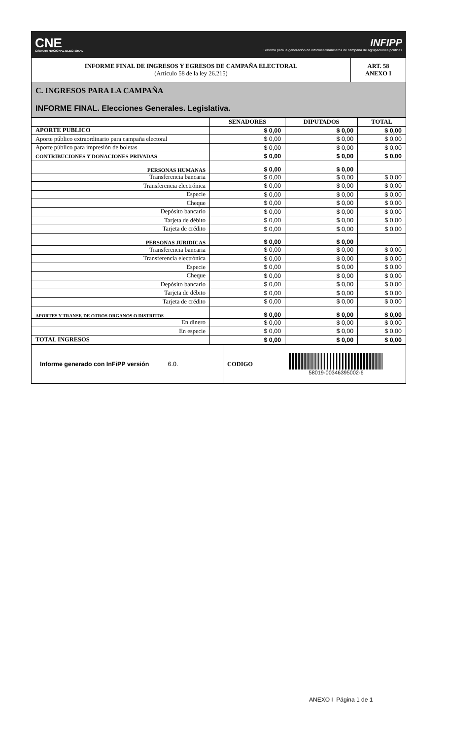CNE
CÁMARA NACIONAL ELECTORAL
INFIPP
Sistema para la generación de informes financieros de campaña de agrupaciones políticas
| INFORME FINAL DE INGRESOS Y EGRESOS DE CAMPAÑA ELECTORAL (Artículo 58 de la ley 26.215) | ART. 58 ANEXO I |
C. INGRESOS PARA LA CAMPAÑA
INFORME FINAL. Elecciones Generales. Legislativa.
| | SENADORES | DIPUTADOS | TOTAL |
| --- | --- | --- | --- |
| APORTE PUBLICO | $ 0,00 | $ 0,00 | $ 0,00 |
| Aporte público extraordinario para campaña electoral | $ 0,00 | $ 0,00 | $ 0,00 |
| Aporte público para impresión de boletas | $ 0,00 | $ 0,00 | $ 0,00 |
| CONTRIBUCIONES Y DONACIONES PRIVADAS | $ 0,00 | $ 0,00 | $ 0,00 |
| PERSONAS HUMANAS | $ 0,00 | $ 0,00 | |
| Transferencia bancaria | $ 0,00 | $ 0,00 | $ 0,00 |
| Transferencia electrónica | $ 0,00 | $ 0,00 | $ 0,00 |
| Especie | $ 0,00 | $ 0,00 | $ 0,00 |
| Cheque | $ 0,00 | $ 0,00 | $ 0,00 |
| Depósito bancario | $ 0,00 | $ 0,00 | $ 0,00 |
| Tarjeta de débito | $ 0,00 | $ 0,00 | $ 0,00 |
| Tarjeta de crédito | $ 0,00 | $ 0,00 | $ 0,00 |
| PERSONAS JURIDICAS | $ 0,00 | $ 0,00 | |
| Transferencia bancaria | $ 0,00 | $ 0,00 | $ 0,00 |
| Transferencia electrónica | $ 0,00 | $ 0,00 | $ 0,00 |
| Especie | $ 0,00 | $ 0,00 | $ 0,00 |
| Cheque | $ 0,00 | $ 0,00 | $ 0,00 |
| Depósito bancario | $ 0,00 | $ 0,00 | $ 0,00 |
| Tarjeta de débito | $ 0,00 | $ 0,00 | $ 0,00 |
| Tarjeta de crédito | $ 0,00 | $ 0,00 | $ 0,00 |
| APORTES Y TRANSF. DE OTROS ORGANOS O DISTRITOS | $ 0,00 | $ 0,00 | $ 0,00 |
| En dinero | $ 0,00 | $ 0,00 | $ 0,00 |
| En especie | $ 0,00 | $ 0,00 | $ 0,00 |
| TOTAL INGRESOS | $ 0,00 | $ 0,00 | $ 0,00 |
| Informe generado con InFiPP versión 6.0. | CODIGO 58019-00346395002-6 |
ANEXO I Página 1 de 1